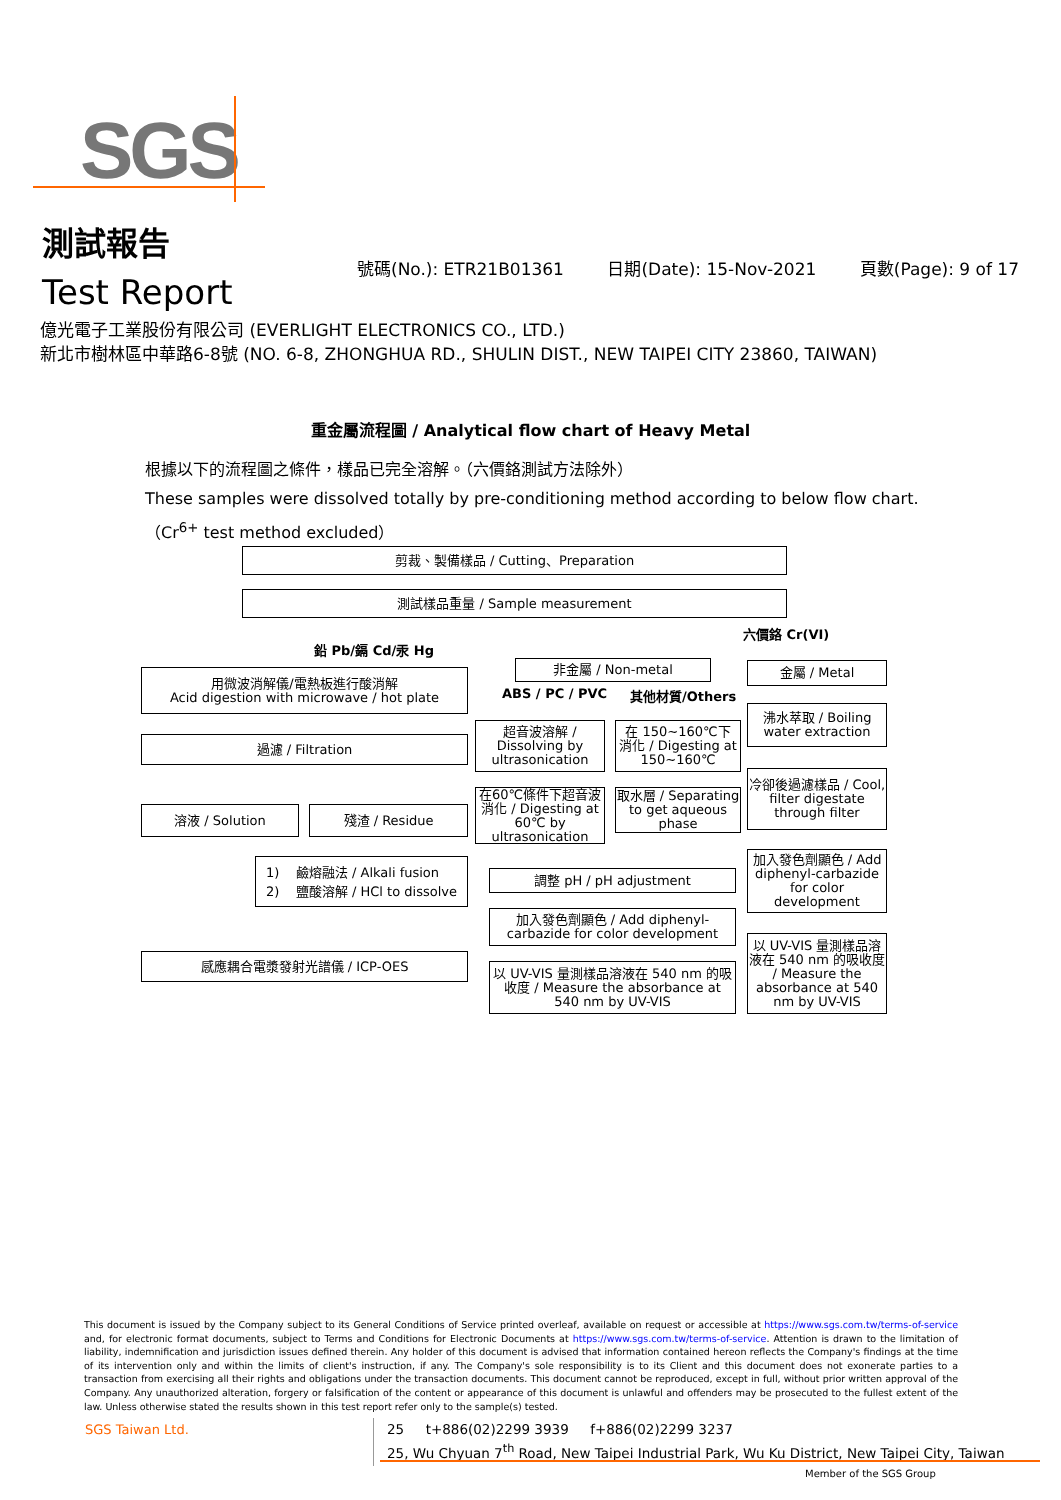SGS
測試報告
Test Report
號碼(No.): ETR21B01361 日期(Date): 15-Nov-2021 頁數(Page): 9 of 17
億光電子工業股份有限公司 (EVERLIGHT ELECTRONICS CO., LTD.)
新北市樹林區中華路6-8號 (NO. 6-8, ZHONGHUA RD., SHULIN DIST., NEW TAIPEI CITY 23860, TAIWAN)
重金屬流程圖 / Analytical flow chart of Heavy Metal
根據以下的流程圖之條件，樣品已完全溶解。（六價鉻測試方法除外）
These samples were dissolved totally by pre-conditioning method according to below flow chart.
（Cr<sup>6+</sup> test method excluded）
剪裁、製備樣品 / Cutting、Preparation
測試樣品重量 / Sample measurement
鉛 Pb/鎘 Cd/汞 Hg
六價鉻 Cr(VI)
用微波消解儀/電熱板進行酸消解
Acid digestion with microwave / hot plate
非金屬 / Non-metal 金屬 / Metal
ABS / PC / PVC 其他材質/Others
過濾 / Filtration
超音波溶解 /
Dissolving by ultrasonication
在 150~160℃下
消化 / Digesting at 150~160℃
沸水萃取 / Boiling water extraction
冷卻後過濾樣品 / Cool, filter digestate through filter
溶液 / Solution 殘渣 / Residue
在60℃條件下超音波消化 / Digesting at 60℃ by ultrasonication
取水層 / Separating to get aqueous phase
加入發色劑顯色 / Add diphenyl-carbazide for color development
1) 鹼熔融法 / Alkali fusion
2) 鹽酸溶解 / HCl to dissolve
調整 pH / pH adjustment
加入發色劑顯色 / Add diphenyl-carbazide for color development
感應耦合電漿發射光譜儀 / ICP-OES
以 UV-VIS 量測樣品溶液在 540 nm 的吸收度 / Measure the absorbance at 540 nm by UV-VIS
以 UV-VIS 量測樣品溶液在 540 nm 的吸收度 / Measure the absorbance at 540 nm by UV-VIS
This document is issued by the Company subject to its General Conditions of Service printed overleaf, available on request or accessible at https://www.sgs.com.tw/terms-of-service and, for electronic format documents, subject to Terms and Conditions for Electronic Documents at https://www.sgs.com.tw/terms-of-service. Attention is drawn to the limitation of liability, indemnification and jurisdiction issues defined therein. Any holder of this document is advised that information contained hereon reflects the Company's findings at the time of its intervention only and within the limits of client's instruction, if any. The Company's sole responsibility is to its Client and this document does not exonerate parties to a transaction from exercising all their rights and obligations under the transaction documents. This document cannot be reproduced, except in full, without prior written approval of the Company. Any unauthorized alteration, forgery or falsification of the content or appearance of this document is unlawful and offenders may be prosecuted to the fullest extent of the law. Unless otherwise stated the results shown in this test report refer only to the sample(s) tested.
SGS Taiwan Ltd.
25 t+886(02)2299 3939 f+886(02)2299 3237
25, Wu Chyuan 7<sup>th</sup> Road, New Taipei Industrial Park, Wu Ku District, New Taipei City, Taiwan
Member of the SGS Group